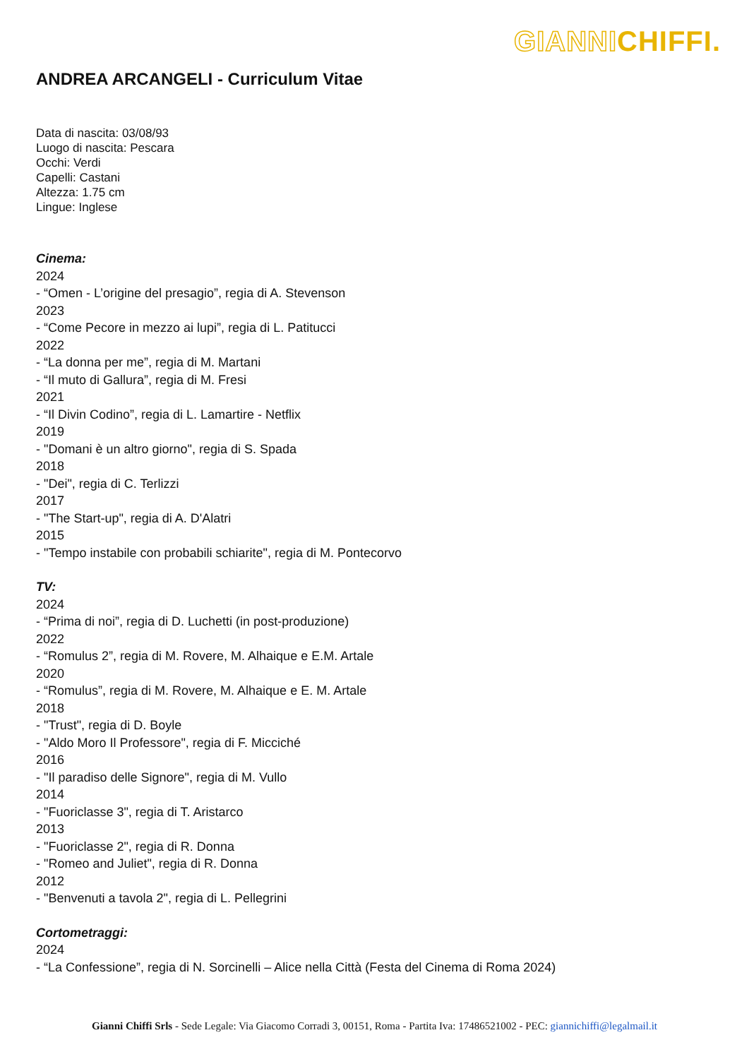GIANNICHIFFI.
ANDREA ARCANGELI - Curriculum Vitae
Data di nascita: 03/08/93
Luogo di nascita: Pescara
Occhi: Verdi
Capelli: Castani
Altezza: 1.75 cm
Lingue: Inglese
Cinema:
2024
- “Omen - L’origine del presagio”, regia di A. Stevenson
2023
- “Come Pecore in mezzo ai lupi”, regia di L. Patitucci
2022
- “La donna per me”, regia di M. Martani
- “Il muto di Gallura”, regia di M. Fresi
2021
- “Il Divin Codino”, regia di L. Lamartire - Netflix
2019
- "Domani è un altro giorno", regia di S. Spada
2018
- "Dei", regia di C. Terlizzi
2017
- "The Start-up", regia di A. D'Alatri
2015
- "Tempo instabile con probabili schiarite", regia di M. Pontecorvo
TV:
2024
- “Prima di noi”, regia di D. Luchetti (in post-produzione)
2022
- “Romulus 2”, regia di M. Rovere, M. Alhaique e E.M. Artale
2020
- “Romulus”, regia di M. Rovere, M. Alhaique e E. M. Artale
2018
- "Trust", regia di D. Boyle
- "Aldo Moro Il Professore", regia di F. Micciché
2016
- "Il paradiso delle Signore", regia di M. Vullo
2014
- "Fuoriclasse 3", regia di T. Aristarco
2013
- "Fuoriclasse 2", regia di R. Donna
- "Romeo and Juliet", regia di R. Donna
2012
- "Benvenuti a tavola 2", regia di L. Pellegrini
Cortometraggi:
2024
- “La Confessione”, regia di N. Sorcinelli – Alice nella Città (Festa del Cinema di Roma 2024)
Gianni Chiffi Srls - Sede Legale: Via Giacomo Corradi 3, 00151, Roma - Partita Iva: 17486521002 - PEC: giannichiffi@legalmail.it